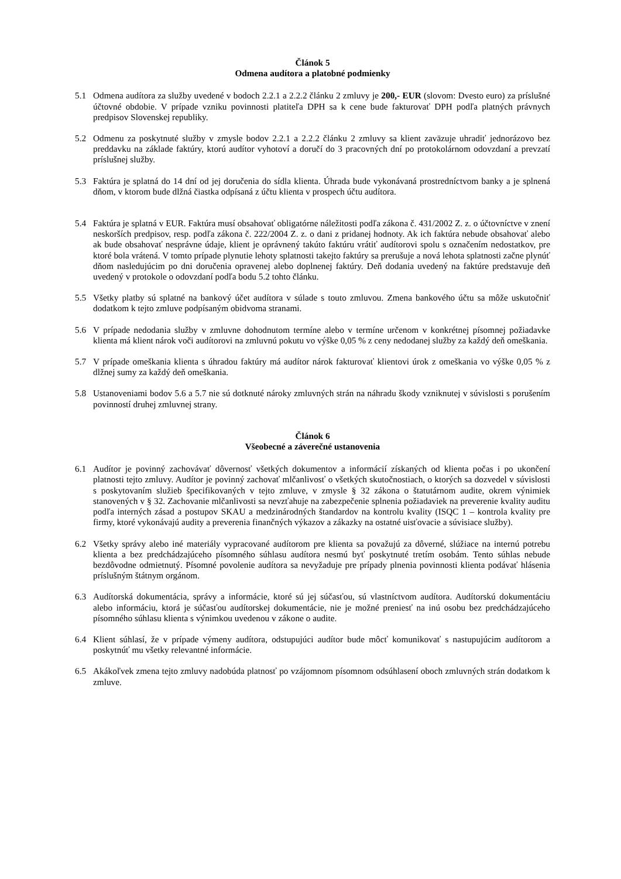Článok 5
Odmena audítora a platobné podmienky
5.1 Odmena audítora za služby uvedené v bodoch 2.2.1 a 2.2.2 článku 2 zmluvy je 200,- EUR (slovom: Dvesto euro) za príslušné účtovné obdobie. V prípade vzniku povinnosti platiteľa DPH sa k cene bude fakturovať DPH podľa platných právnych predpisov Slovenskej republiky.
5.2 Odmenu za poskytnuté služby v zmysle bodov 2.2.1 a 2.2.2 článku 2 zmluvy sa klient zaväzuje uhradiť jednorázovo bez preddavku na základe faktúry, ktorú audítor vyhotoví a doručí do 3 pracovných dní po protokolárnom odovzdaní a prevzatí príslušnej služby.
5.3 Faktúra je splatná do 14 dní od jej doručenia do sídla klienta. Úhrada bude vykonávaná prostredníctvom banky a je splnená dňom, v ktorom bude dlžná čiastka odpísaná z účtu klienta v prospech účtu audítora.
5.4 Faktúra je splatná v EUR. Faktúra musí obsahovať obligatórne náležitosti podľa zákona č. 431/2002 Z. z. o účtovníctve v znení neskorších predpisov, resp. podľa zákona č. 222/2004 Z. z. o dani z pridanej hodnoty. Ak ich faktúra nebude obsahovať alebo ak bude obsahovať nesprávne údaje, klient je oprávnený takúto faktúru vrátiť audítorovi spolu s označením nedostatkov, pre ktoré bola vrátená. V tomto prípade plynutie lehoty splatnosti takejto faktúry sa prerušuje a nová lehota splatnosti začne plynúť dňom nasledujúcim po dni doručenia opravenej alebo doplnenej faktúry. Deň dodania uvedený na faktúre predstavuje deň uvedený v protokole o odovzdaní podľa bodu 5.2 tohto článku.
5.5 Všetky platby sú splatné na bankový účet audítora v súlade s touto zmluvou. Zmena bankového účtu sa môže uskutočniť dodatkom k tejto zmluve podpísaným obidvoma stranami.
5.6 V prípade nedodania služby v zmluvne dohodnutom termíne alebo v termíne určenom v konkrétnej písomnej požiadavke klienta má klient nárok voči audítorovi na zmluvnú pokutu vo výške 0,05 % z ceny nedodanej služby za každý deň omeškania.
5.7 V prípade omeškania klienta s úhradou faktúry má audítor nárok fakturovať klientovi úrok z omeškania vo výške 0,05 % z dlžnej sumy za každý deň omeškania.
5.8 Ustanoveniami bodov 5.6 a 5.7 nie sú dotknuté nároky zmluvných strán na náhradu škody vzniknutej v súvislosti s porušením povinností druhej zmluvnej strany.
Článok 6
Všeobecné a záverečné ustanovenia
6.1 Audítor je povinný zachovávať dôvernosť všetkých dokumentov a informácií získaných od klienta počas i po ukončení platnosti tejto zmluvy. Audítor je povinný zachovať mlčanlivosť o všetkých skutočnostiach, o ktorých sa dozvedel v súvislosti s poskytovaním služieb špecifikovaných v tejto zmluve, v zmysle § 32 zákona o štatutárnom audite, okrem výnimiek stanovených v § 32. Zachovanie mlčanlivosti sa nevzťahuje na zabezpečenie splnenia požiadaviek na preverenie kvality auditu podľa interných zásad a postupov SKAU a medzinárodných štandardov na kontrolu kvality (ISQC 1 – kontrola kvality pre firmy, ktoré vykonávajú audity a preverenia finančných výkazov a zákazky na ostatné uisťovacie a súvisiace služby).
6.2 Všetky správy alebo iné materiály vypracované audítorom pre klienta sa považujú za dôverné, slúžiace na internú potrebu klienta a bez predchádzajúceho písomného súhlasu audítora nesmú byť poskytnuté tretím osobám. Tento súhlas nebude bezdôvodne odmietnutý. Písomné povolenie audítora sa nevyžaduje pre prípady plnenia povinnosti klienta podávať hlásenia príslušným štátnym orgánom.
6.3 Audítorská dokumentácia, správy a informácie, ktoré sú jej súčasťou, sú vlastníctvom audítora. Audítorskú dokumentáciu alebo informáciu, ktorá je súčasťou audítorskej dokumentácie, nie je možné preniesť na inú osobu bez predchádzajúceho písomného súhlasu klienta s výnimkou uvedenou v zákone o audite.
6.4 Klient súhlasí, že v prípade výmeny audítora, odstupujúci audítor bude môcť komunikovať s nastupujúcim audítorom a poskytnúť mu všetky relevantné informácie.
6.5 Akákoľvek zmena tejto zmluvy nadobúda platnosť po vzájomnom písomnom odsúhlasení oboch zmluvných strán dodatkom k zmluve.